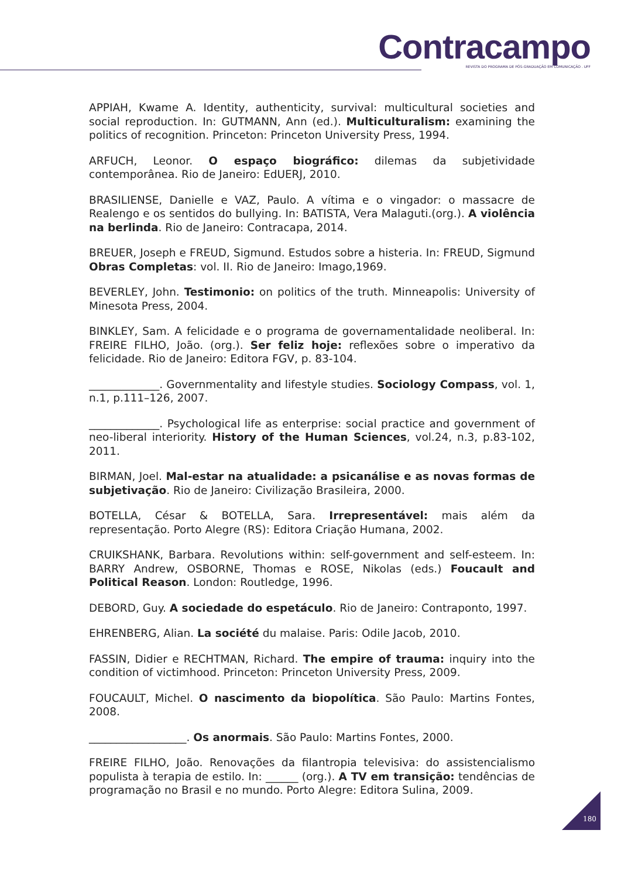Contracampo
REVISTA DO PROGRAMA DE PÓS-GRADUAÇÃO EM COMUNICAÇÃO . UFF
APPIAH, Kwame A. Identity, authenticity, survival: multicultural societies and social reproduction. In: GUTMANN, Ann (ed.). Multiculturalism: examining the politics of recognition. Princeton: Princeton University Press, 1994.
ARFUCH, Leonor. O espaço biográfico: dilemas da subjetividade contemporânea. Rio de Janeiro: EdUERJ, 2010.
BRASILIENSE, Danielle e VAZ, Paulo. A vítima e o vingador: o massacre de Realengo e os sentidos do bullying. In: BATISTA, Vera Malaguti.(org.). A violência na berlinda. Rio de Janeiro: Contracapa, 2014.
BREUER, Joseph e FREUD, Sigmund. Estudos sobre a histeria. In: FREUD, Sigmund Obras Completas: vol. II. Rio de Janeiro: Imago,1969.
BEVERLEY, John. Testimonio: on politics of the truth. Minneapolis: University of Minesota Press, 2004.
BINKLEY, Sam. A felicidade e o programa de governamentalidade neoliberal. In: FREIRE FILHO, João. (org.). Ser feliz hoje: reflexões sobre o imperativo da felicidade. Rio de Janeiro: Editora FGV, p. 83-104.
_____________. Governmentality and lifestyle studies. Sociology Compass, vol. 1, n.1, p.111–126, 2007.
_____________. Psychological life as enterprise: social practice and government of neo-liberal interiority. History of the Human Sciences, vol.24, n.3, p.83-102, 2011.
BIRMAN, Joel. Mal-estar na atualidade: a psicanálise e as novas formas de subjetivação. Rio de Janeiro: Civilização Brasileira, 2000.
BOTELLA, César & BOTELLA, Sara. Irrepresentável: mais além da representação. Porto Alegre (RS): Editora Criação Humana, 2002.
CRUIKSHANK, Barbara. Revolutions within: self-government and self-esteem. In: BARRY Andrew, OSBORNE, Thomas e ROSE, Nikolas (eds.) Foucault and Political Reason. London: Routledge, 1996.
DEBORD, Guy. A sociedade do espetáculo. Rio de Janeiro: Contraponto, 1997.
EHRENBERG, Alian. La société du malaise. Paris: Odile Jacob, 2010.
FASSIN, Didier e RECHTMAN, Richard. The empire of trauma: inquiry into the condition of victimhood. Princeton: Princeton University Press, 2009.
FOUCAULT, Michel. O nascimento da biopolítica. São Paulo: Martins Fontes, 2008.
__________________. Os anormais. São Paulo: Martins Fontes, 2000.
FREIRE FILHO, João. Renovações da filantropia televisiva: do assistencialismo populista à terapia de estilo. In: ______ (org.). A TV em transição: tendências de programação no Brasil e no mundo. Porto Alegre: Editora Sulina, 2009.
180